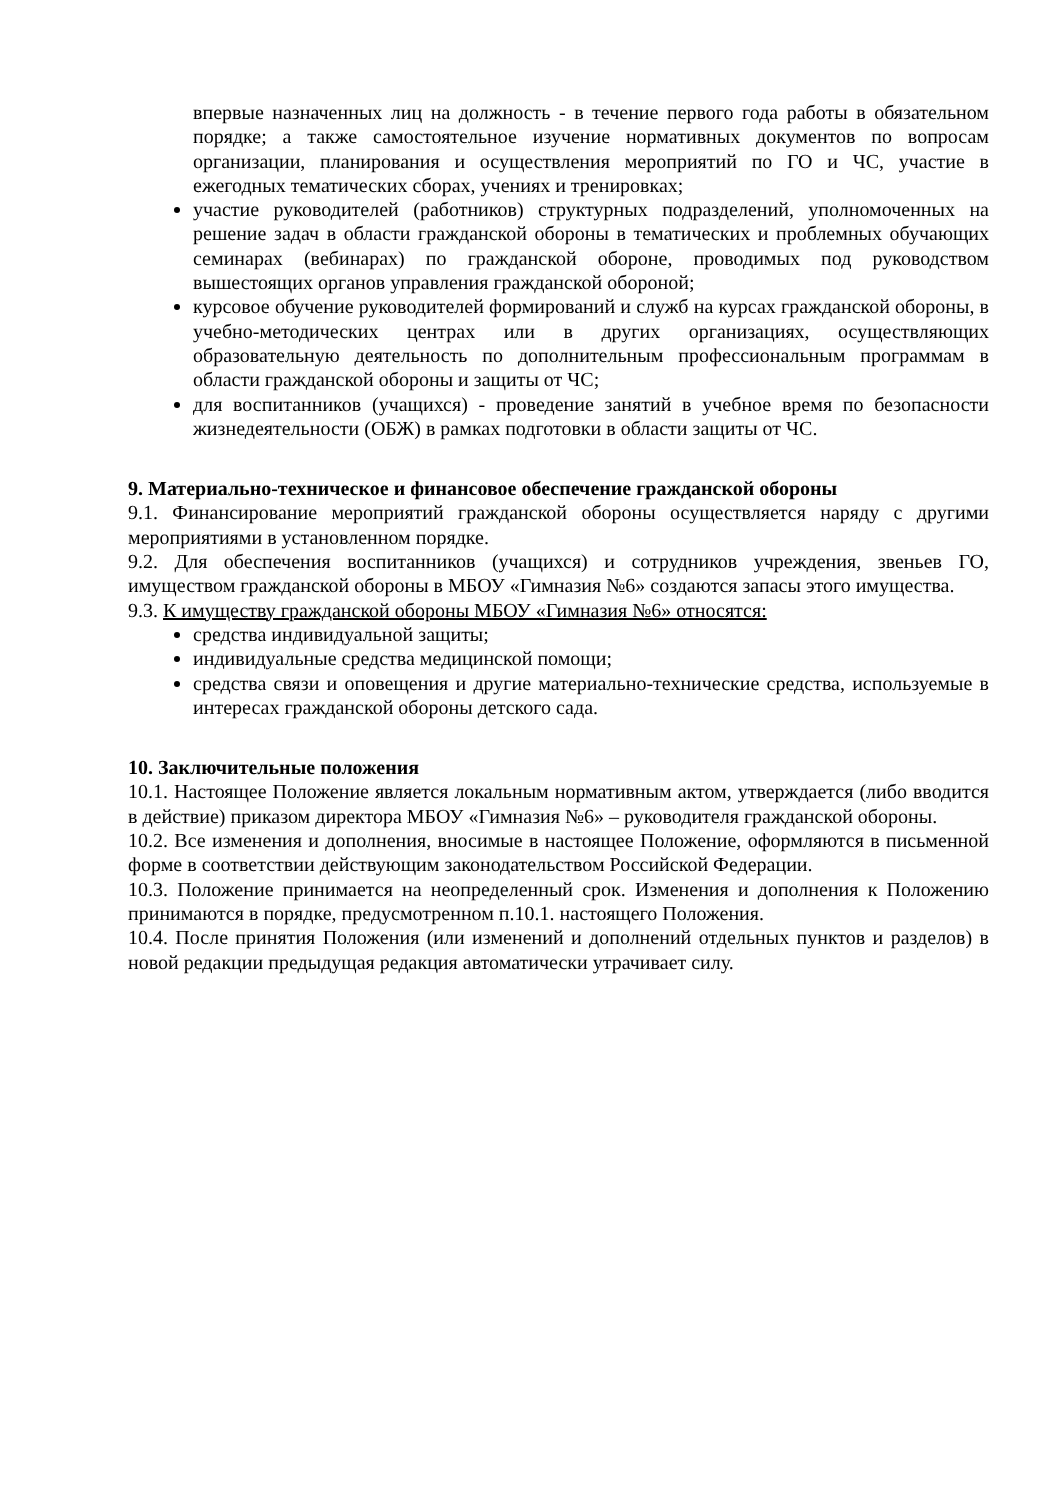впервые назначенных лиц на должность - в течение первого года работы в обязательном порядке; а также самостоятельное изучение нормативных документов по вопросам организации, планирования и осуществления мероприятий по ГО и ЧС, участие в ежегодных тематических сборах, учениях и тренировках;
участие руководителей (работников) структурных подразделений, уполномоченных на решение задач в области гражданской обороны в тематических и проблемных обучающих семинарах (вебинарах) по гражданской обороне, проводимых под руководством вышестоящих органов управления гражданской обороной;
курсовое обучение руководителей формирований и служб на курсах гражданской обороны, в учебно-методических центрах или в других организациях, осуществляющих образовательную деятельность по дополнительным профессиональным программам в области гражданской обороны и защиты от ЧС;
для воспитанников (учащихся) - проведение занятий в учебное время по безопасности жизнедеятельности (ОБЖ) в рамках подготовки в области защиты от ЧС.
9. Материально-техническое и финансовое обеспечение гражданской обороны
9.1. Финансирование мероприятий гражданской обороны осуществляется наряду с другими мероприятиями в установленном порядке.
9.2. Для обеспечения воспитанников (учащихся) и сотрудников учреждения, звеньев ГО, имуществом гражданской обороны в МБОУ «Гимназия №6» создаются запасы этого имущества.
9.3. К имуществу гражданской обороны МБОУ «Гимназия №6» относятся:
средства индивидуальной защиты;
индивидуальные средства медицинской помощи;
средства связи и оповещения и другие материально-технические средства, используемые в интересах гражданской обороны детского сада.
10. Заключительные положения
10.1. Настоящее Положение является локальным нормативным актом, утверждается (либо вводится в действие) приказом директора МБОУ «Гимназия №6» – руководителя гражданской обороны.
10.2. Все изменения и дополнения, вносимые в настоящее Положение, оформляются в письменной форме в соответствии действующим законодательством Российской Федерации.
10.3. Положение принимается на неопределенный срок. Изменения и дополнения к Положению принимаются в порядке, предусмотренном п.10.1. настоящего Положения.
10.4. После принятия Положения (или изменений и дополнений отдельных пунктов и разделов) в новой редакции предыдущая редакция автоматически утрачивает силу.